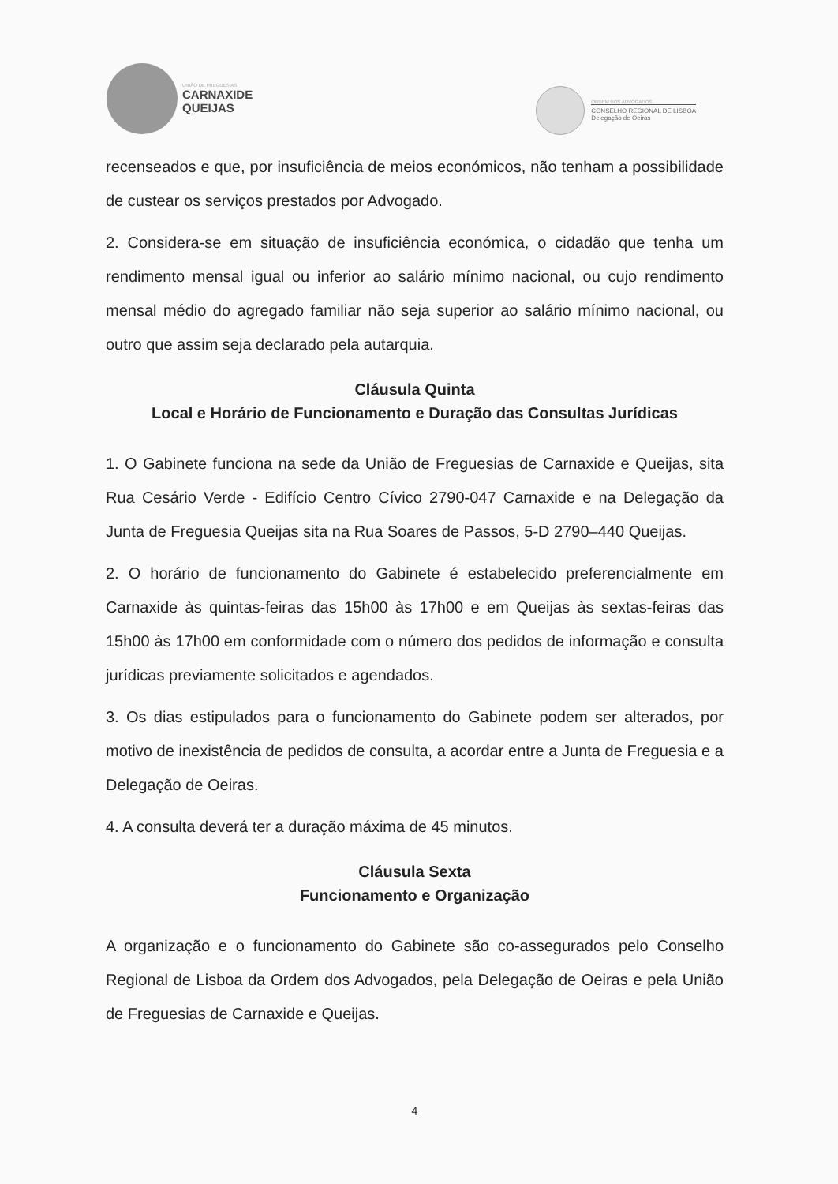UNIÃO DE FREGUESIAS
CARNAXIDE
QUEIJAS
ORDEM DOS ADVOGADOS
CONSELHO REGIONAL DE LISBOA
Delegação de Oeiras
recenseados e que, por insuficiência de meios económicos, não tenham a possibilidade de custear os serviços prestados por Advogado.
2. Considera-se em situação de insuficiência económica, o cidadão que tenha um rendimento mensal igual ou inferior ao salário mínimo nacional, ou cujo rendimento mensal médio do agregado familiar não seja superior ao salário mínimo nacional, ou outro que assim seja declarado pela autarquia.
Cláusula Quinta
Local e Horário de Funcionamento e Duração das Consultas Jurídicas
1. O Gabinete funciona na sede da União de Freguesias de Carnaxide e Queijas, sita Rua Cesário Verde - Edifício Centro Cívico 2790-047 Carnaxide e na Delegação da Junta de Freguesia Queijas sita na Rua Soares de Passos, 5-D 2790–440 Queijas.
2. O horário de funcionamento do Gabinete é estabelecido preferencialmente em Carnaxide às quintas-feiras das 15h00 às 17h00 e em Queijas às sextas-feiras das 15h00 às 17h00 em conformidade com o número dos pedidos de informação e consulta jurídicas previamente solicitados e agendados.
3. Os dias estipulados para o funcionamento do Gabinete podem ser alterados, por motivo de inexistência de pedidos de consulta, a acordar entre a Junta de Freguesia e a Delegação de Oeiras.
4. A consulta deverá ter a duração máxima de 45 minutos.
Cláusula Sexta
Funcionamento e Organização
A organização e o funcionamento do Gabinete são co-assegurados pelo Conselho Regional de Lisboa da Ordem dos Advogados, pela Delegação de Oeiras e pela União de Freguesias de Carnaxide e Queijas.
4